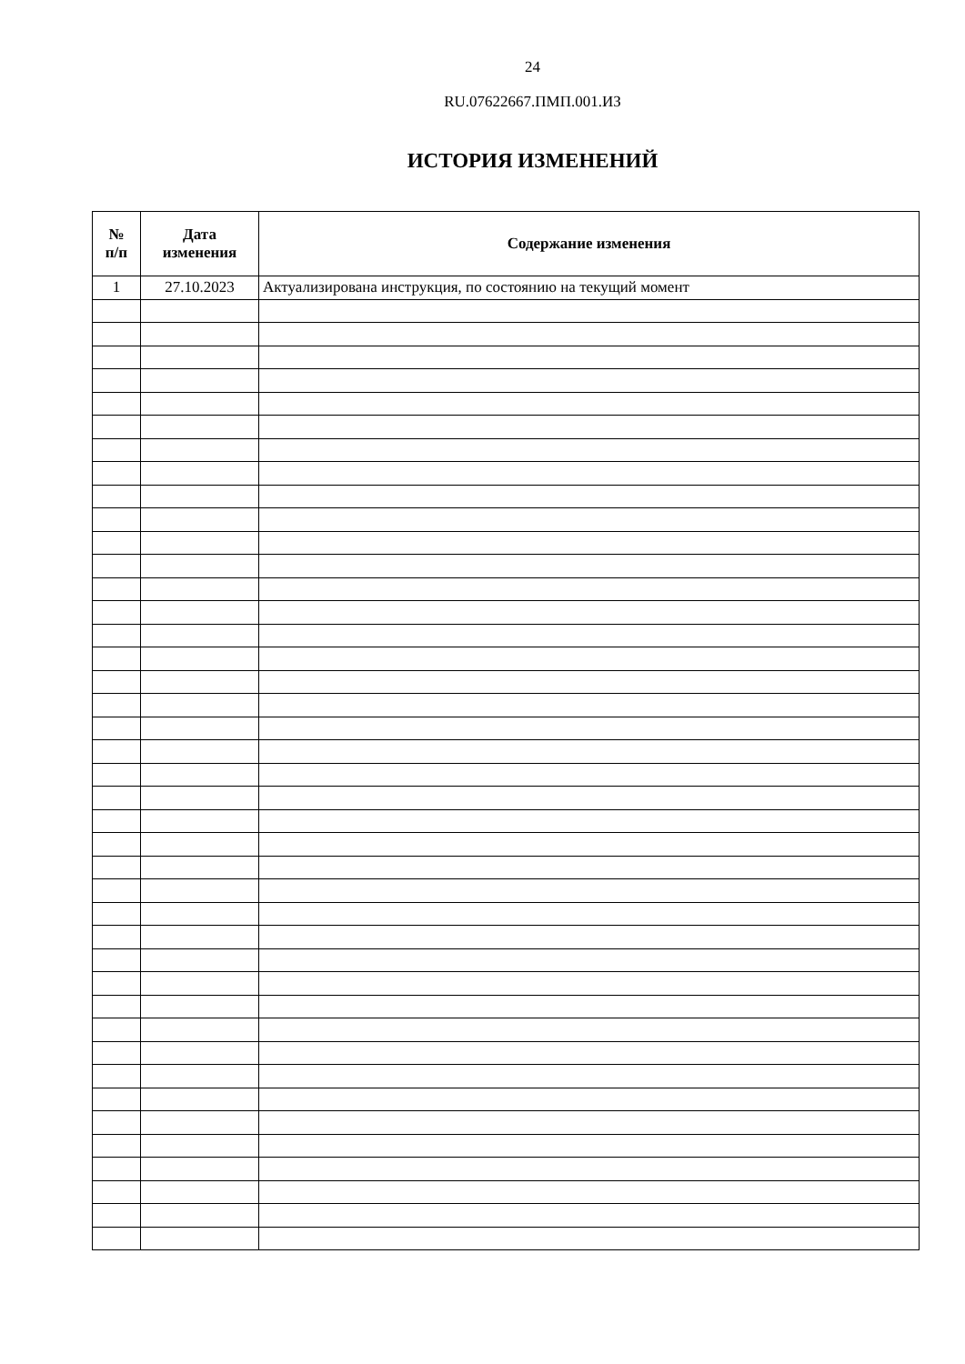24
RU.07622667.ПМП.001.ИЗ
ИСТОРИЯ ИЗМЕНЕНИЙ
| № п/п | Дата изменения | Содержание изменения |
| --- | --- | --- |
| 1 | 27.10.2023 | Актуализирована инструкция, по состоянию на текущий момент |